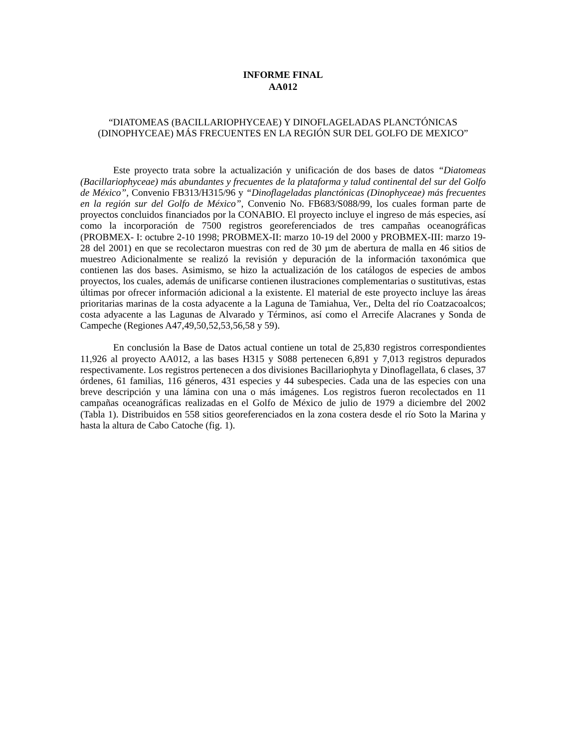INFORME FINAL
AA012
“DIATOMEAS (BACILLARIOPHYCEAE) Y DINOFLAGELADAS PLANCTÓNICAS (DINOPHYCEAE) MÁS FRECUENTES EN LA REGIÓN SUR DEL GOLFO DE MEXICO”
Este proyecto trata sobre la actualización y unificación de dos bases de datos “Diatomeas (Bacillariophyceae) más abundantes y frecuentes de la plataforma y talud continental del sur del Golfo de México”, Convenio FB313/H315/96 y “Dinoflageladas planctónicas (Dinophyceae) más frecuentes en la región sur del Golfo de México”, Convenio No. FB683/S088/99, los cuales forman parte de proyectos concluidos financiados por la CONABIO. El proyecto incluye el ingreso de más especies, así como la incorporación de 7500 registros georeferenciados de tres campañas oceanográficas (PROBMEX- I: octubre 2-10 1998; PROBMEX-II: marzo 10-19 del 2000 y PROBMEX-III: marzo 19-28 del 2001) en que se recolectaron muestras con red de 30 µm de abertura de malla en 46 sitios de muestreo Adicionalmente se realizó la revisión y depuración de la información taxonómica que contienen las dos bases. Asimismo, se hizo la actualización de los catálogos de especies de ambos proyectos, los cuales, además de unificarse contienen ilustraciones complementarias o sustitutivas, estas últimas por ofrecer información adicional a la existente. El material de este proyecto incluye las áreas prioritarias marinas de la costa adyacente a la Laguna de Tamiahua, Ver., Delta del río Coatzacoalcos; costa adyacente a las Lagunas de Alvarado y Términos, así como el Arrecife Alacranes y Sonda de Campeche (Regiones A47,49,50,52,53,56,58 y 59).
En conclusión la Base de Datos actual contiene un total de 25,830 registros correspondientes 11,926 al proyecto AA012, a las bases H315 y S088 pertenecen 6,891 y 7,013 registros depurados respectivamente. Los registros pertenecen a dos divisiones Bacillariophyta y Dinoflagellata, 6 clases, 37 órdenes, 61 familias, 116 géneros, 431 especies y 44 subespecies. Cada una de las especies con una breve descripción y una lámina con una o más imágenes. Los registros fueron recolectados en 11 campañas oceanográficas realizadas en el Golfo de México de julio de 1979 a diciembre del 2002 (Tabla 1). Distribuidos en 558 sitios georeferenciados en la zona costera desde el río Soto la Marina y hasta la altura de Cabo Catoche (fig. 1).